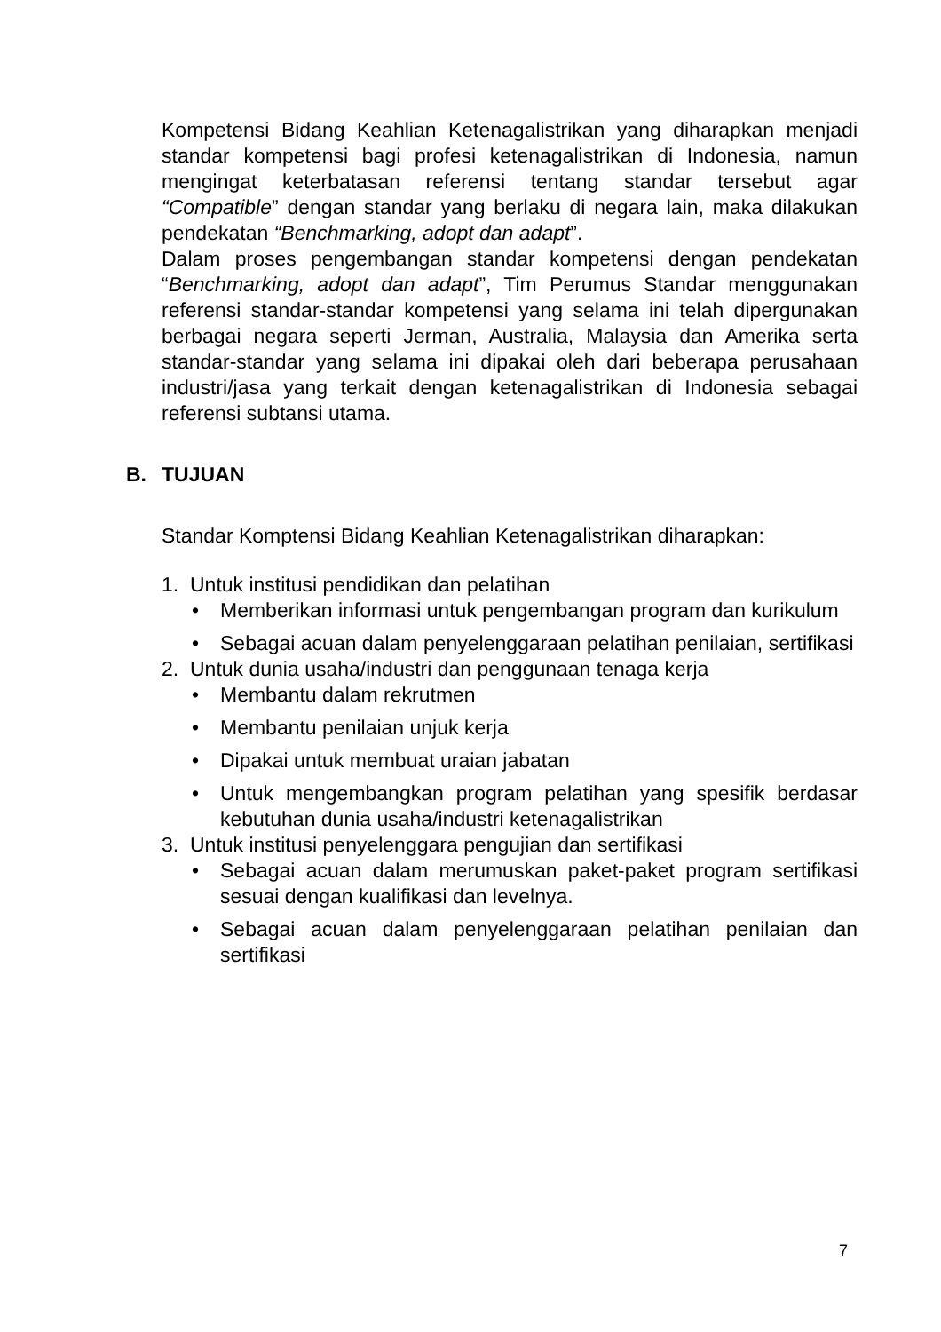Kompetensi Bidang Keahlian Ketenagalistrikan yang diharapkan menjadi standar kompetensi bagi profesi ketenagalistrikan di Indonesia, namun mengingat keterbatasan referensi tentang standar tersebut agar “Compatible” dengan standar yang berlaku di negara lain, maka dilakukan pendekatan “Benchmarking, adopt dan adapt”.
Dalam proses pengembangan standar kompetensi dengan pendekatan “Benchmarking, adopt dan adapt”, Tim Perumus Standar menggunakan referensi standar-standar kompetensi yang selama ini telah dipergunakan berbagai negara seperti Jerman, Australia, Malaysia dan Amerika serta standar-standar yang selama ini dipakai oleh dari beberapa perusahaan industri/jasa yang terkait dengan ketenagalistrikan di Indonesia sebagai referensi subtansi utama.
B. TUJUAN
Standar Komptensi Bidang Keahlian Ketenagalistrikan diharapkan:
1. Untuk institusi pendidikan dan pelatihan
• Memberikan informasi untuk pengembangan program dan kurikulum
• Sebagai acuan dalam penyelenggaraan pelatihan penilaian, sertifikasi
2. Untuk dunia usaha/industri dan penggunaan tenaga kerja
• Membantu dalam rekrutmen
• Membantu penilaian unjuk kerja
• Dipakai untuk membuat uraian jabatan
• Untuk mengembangkan program pelatihan yang spesifik berdasar kebutuhan dunia usaha/industri ketenagalistrikan
3. Untuk institusi penyelenggara pengujian dan sertifikasi
• Sebagai acuan dalam merumuskan paket-paket program sertifikasi sesuai dengan kualifikasi dan levelnya.
• Sebagai acuan dalam penyelenggaraan pelatihan penilaian dan sertifikasi
7